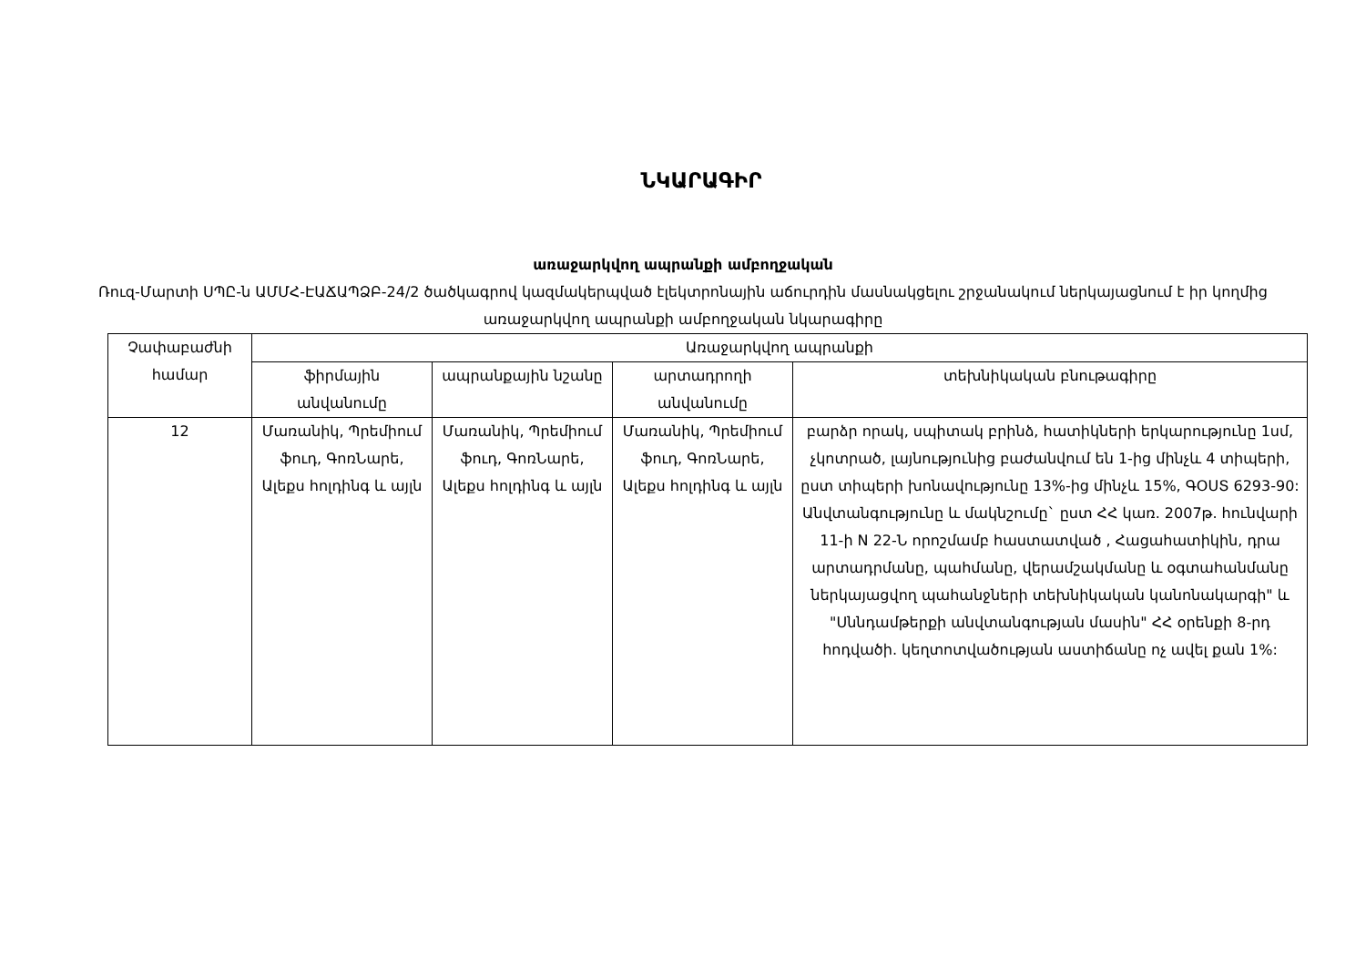ՆԿԱՐԱԳԻՐ
առաջարկվող ապրանքի ամբողջական
Ռուզ-Մարտի ՍՊԸ-ն ԱՄՄՀ-ԷԱՃԱՊՁԲ-24/2 ծածկագրով կազմակերպված էլեկտրոնային աճուրդին մասնակցելու շրջանակում ներկայացնում է իր կողմից առաջարկվող ապրանքի ամբողջական նկարագիրը
| Չափաբաժնի համար | Առաջարկվող ապրանքի | | | |
| --- | --- | --- | --- | --- |
| | ֆիրմային անվանումը | ապրանքային նշանը | արտադրողի անվանումը | տեխնիկական բնութագիրը |
| 12 | Մառանիկ, Պրեմիում ֆուդ, ԳոռՆարե, Ալեքս հոլդինգ և այլն | Մառանիկ, Պրեմիում ֆուդ, ԳոռՆարե, Ալեքս հոլդինգ և այլն | Մառանիկ, Պրեմիում ֆուդ, ԳոռՆարե, Ալեքս հոլդինգ և այլն | բարձր որակ, սպիտակ բրինձ, հատիկների երկարությունը 1սմ, չկոտրած, լայնությունից բաժանվում են 1-ից մինչև 4 տիպերի, ըստ տիպերի խոնավությունը 13%-ից մինչև 15%, ԳՕՍՏ 6293-90: Անվտանգությունը և մակնշումը` ըստ ՀՀ կառ. 2007թ. հունվարի 11-ի N 22-Ն որոշմամբ հաստատված , Հացահատիկին, դրա արտադրմանը, պահմանը, վերամշակմանը և օգտահանմանը ներկայացվող պահանջների տեխնիկական կանոնակարգի" և "Սննդամթերքի անվտանգության մասին" ՀՀ օրենքի 8-րդ հոդվածի. կեղտոտվածության աստիճանը ոչ ավել քան 1%: |